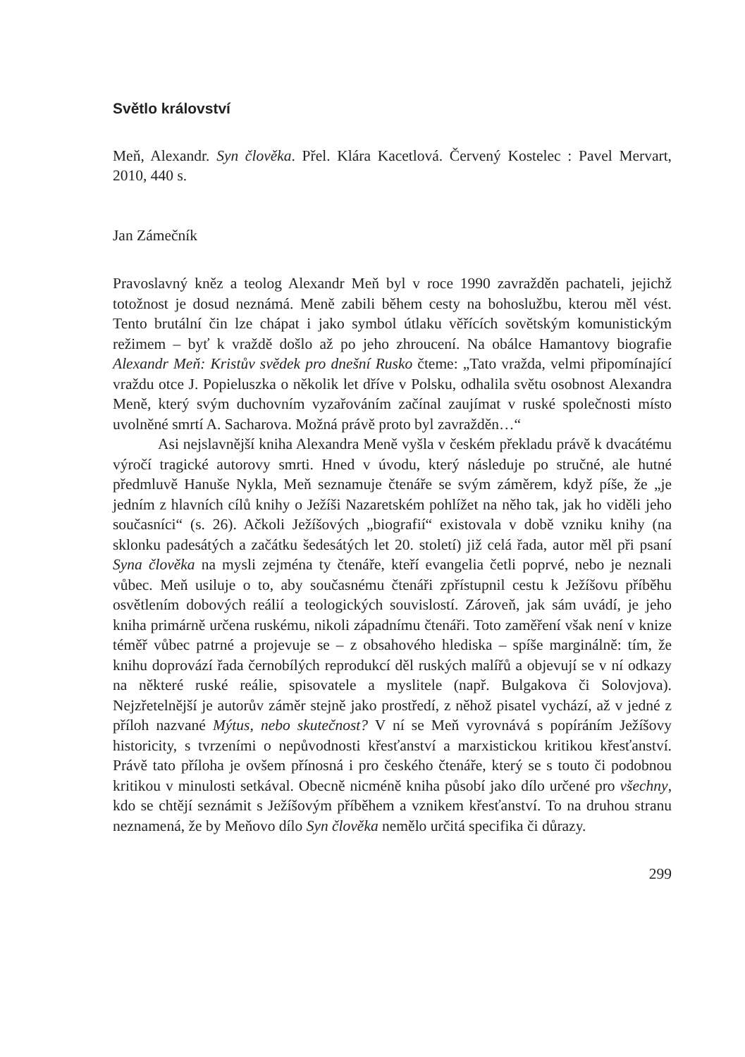Světlo království
Meň, Alexandr. Syn člověka. Přel. Klára Kacetlová. Červený Kostelec : Pavel Mervart, 2010, 440 s.
Jan Zámečník
Pravoslavný kněz a teolog Alexandr Meň byl v roce 1990 zavražděn pachateli, jejichž totožnost je dosud neznámá. Meně zabili během cesty na bohoslužbu, kterou měl vést. Tento brutální čin lze chápat i jako symbol útlaku věřících sovětským komunistickým režimem – byť k vraždě došlo až po jeho zhroucení. Na obálce Hamantovy biografie Alexandr Meň: Kristův svědek pro dnešní Rusko čteme: „Tato vražda, velmi připomínající vraždu otce J. Popieluszka o několik let dříve v Polsku, odhalila světu osobnost Alexandra Meně, který svým duchovním vyzařováním začínal zaujímat v ruské společnosti místo uvolněné smrtí A. Sacharova. Možná právě proto byl zavražděn…“
Asi nejslavnější kniha Alexandra Meně vyšla v českém překladu právě k dvacátému výročí tragické autorovy smrti. Hned v úvodu, který následuje po stručné, ale hutné předmluvě Hanuše Nykla, Meň seznamuje čtenáře se svým záměrem, když píše, že „je jedním z hlavních cílů knihy o Ježíši Nazaretském pohlížet na něho tak, jak ho viděli jeho současníci“ (s. 26). Ačkoli Ježíšových „biografií“ existovala v době vzniku knihy (na sklonku padesátých a začátku šedesátých let 20. století) již celá řada, autor měl při psaní Syna člověka na mysli zejména ty čtenáře, kteří evangelia četli poprvé, nebo je neznali vůbec. Meň usiluje o to, aby současnému čtenáři zpřístupnil cestu k Ježíšovu příběhu osvětlením dobových reálií a teologických souvislostí. Zároveň, jak sám uvádí, je jeho kniha primárně určena ruskému, nikoli západnímu čtenáři. Toto zaměření však není v knize téměř vůbec patrné a projevuje se – z obsahového hlediska – spíše marginálně: tím, že knihu doprovází řada černobílých reprodukcí děl ruských malířů a objevují se v ní odkazy na některé ruské reálie, spisovatele a myslitele (např. Bulgakova či Solovjova). Nejzřetelnější je autorův záměr stejně jako prostředí, z něhož pisatel vychází, až v jedné z příloh nazvané Mýtus, nebo skutečnost? V ní se Meň vyrovnává s popíráním Ježíšovy historicity, s tvrzeními o nepůvodnosti křesťanství a marxistickou kritikou křesťanství. Právě tato příloha je ovšem přínosná i pro českého čtenáře, který se s touto či podobnou kritikou v minulosti setkával. Obecně nicméně kniha působí jako dílo určené pro všechny, kdo se chtějí seznámit s Ježíšovým příběhem a vznikem křesťanství. To na druhou stranu neznamená, že by Meňovo dílo Syn člověka nemělo určitá specifika či důrazy.
299